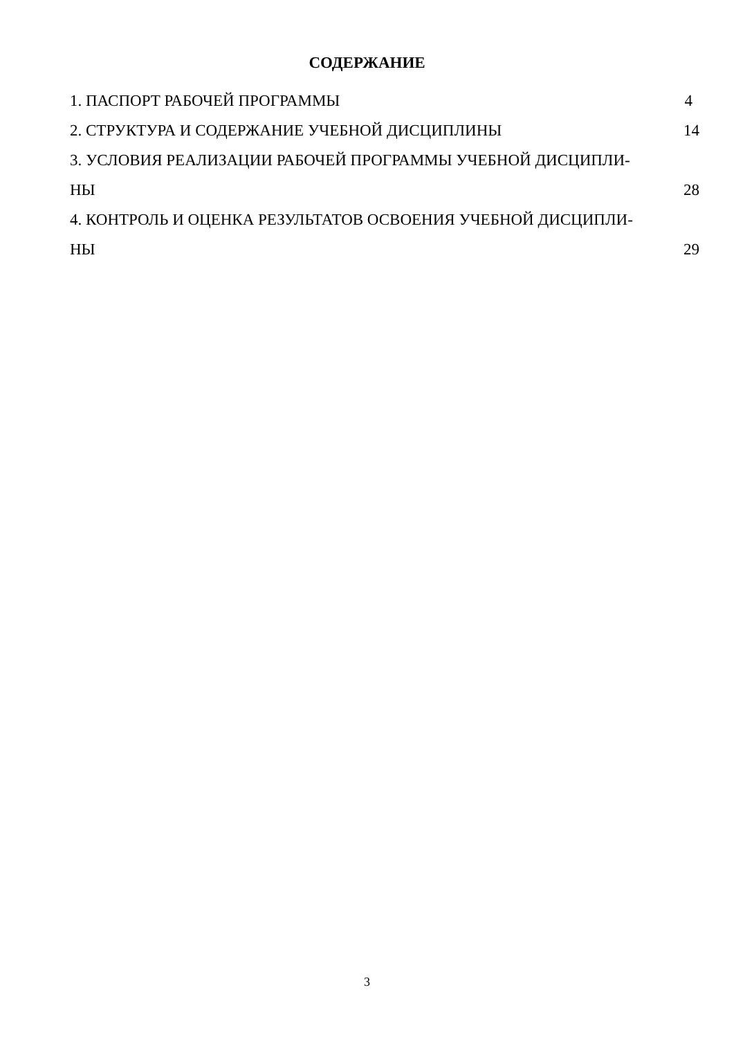СОДЕРЖАНИЕ
1. ПАСПОРТ РАБОЧЕЙ ПРОГРАММЫ 4
2. СТРУКТУРА И СОДЕРЖАНИЕ УЧЕБНОЙ ДИСЦИПЛИНЫ 14
3. УСЛОВИЯ РЕАЛИЗАЦИИ РАБОЧЕЙ ПРОГРАММЫ УЧЕБНОЙ ДИСЦИПЛИ-
НЫ 28
4. КОНТРОЛЬ И ОЦЕНКА РЕЗУЛЬТАТОВ ОСВОЕНИЯ УЧЕБНОЙ ДИСЦИПЛИ-
НЫ 29
3